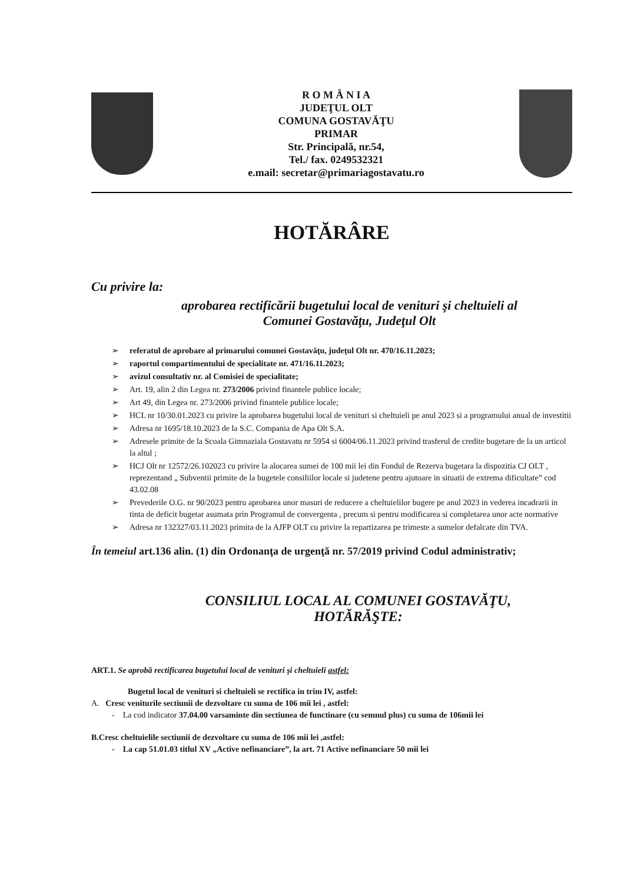R O M Â N I A
JUDEŢUL OLT
COMUNA GOSTAVĂŢU
PRIMAR
Str. Principală, nr.54,
Tel./ fax. 0249532321
e.mail: secretar@primariagostavatu.ro
HOTĂRÂRE
Cu privire la:
aprobarea rectificării bugetului local de venituri şi cheltuieli al
Comunei Gostavăţu, Judeţul Olt
➢ referatul de aprobare al primarului comunei Gostavăţu, judeţul Olt nr. 470/16.11.2023;
➢ raportul compartimentului de specialitate nr. 471/16.11.2023;
➢ avizul consultativ nr. al Comisiei de specialitate;
➢ Art. 19, alin 2 din Legea nr. 273/2006 privind finantele publice locale;
➢ Art 49, din Legea nr. 273/2006 privind finantele publice locale;
➢ HCL nr 10/30.01.2023 cu privire la aprobarea bugetului local de venituri si cheltuieli pe anul 2023 si a programului anual de investitii
➢ Adresa nr 1695/18.10.2023 de la S.C. Compania de Apa Olt S.A.
➢ Adresele primite de la Scoala Gimnaziala Gostavatu nr 5954 si 6004/06.11.2023 privind trasferul de credite bugetare de la un articol la altul ;
➢ HCJ Olt nr 12572/26.102023 cu privire la alocarea sumei de 100 mii lei din Fondul de Rezerva bugetara la dispozitia CJ OLT , reprezentand „ Subventii primite de la bugetele consiliilor locale si judetene pentru ajutoare in situatii de extrema dificultate” cod 43.02.08
➢ Prevederile O.G. nr 90/2023 pentru aprobarea unor masuri de reducere a cheltuielilor bugere pe anul 2023 in vederea incadrarii in tinta de deficit bugetar asumata prin Programul de convergenta , precum si pentru modificarea si completarea unor acte normative
➢ Adresa nr 132327/03.11.2023 primita de la AJFP OLT cu privire la repartizarea pe trimeste a sumelor defalcate din TVA.
În temeiul art.136 alin. (1) din Ordonanţa de urgenţă nr. 57/2019 privind Codul administrativ;
CONSILIUL LOCAL AL COMUNEI GOSTAVĂŢU,
HOTĂRĂŞTE:
ART.1. Se aprobă rectificarea bugetului local de venituri şi cheltuieli astfel:
Bugetul local de venituri si cheltuieli se rectifica in trim IV, astfel:
A. Cresc veniturile sectiunii de dezvoltare cu suma de 106 mii lei , astfel:
- La cod indicator 37.04.00 varsaminte din sectiunea de functinare (cu semnul plus) cu suma de 106mii lei
B.Cresc cheltuielile sectiunii de dezvoltare cu suma de 106 mii lei ,astfel:
- La cap 51.01.03 titlul XV „Active nefinanciare”, la art. 71 Active nefinanciare 50 mii lei